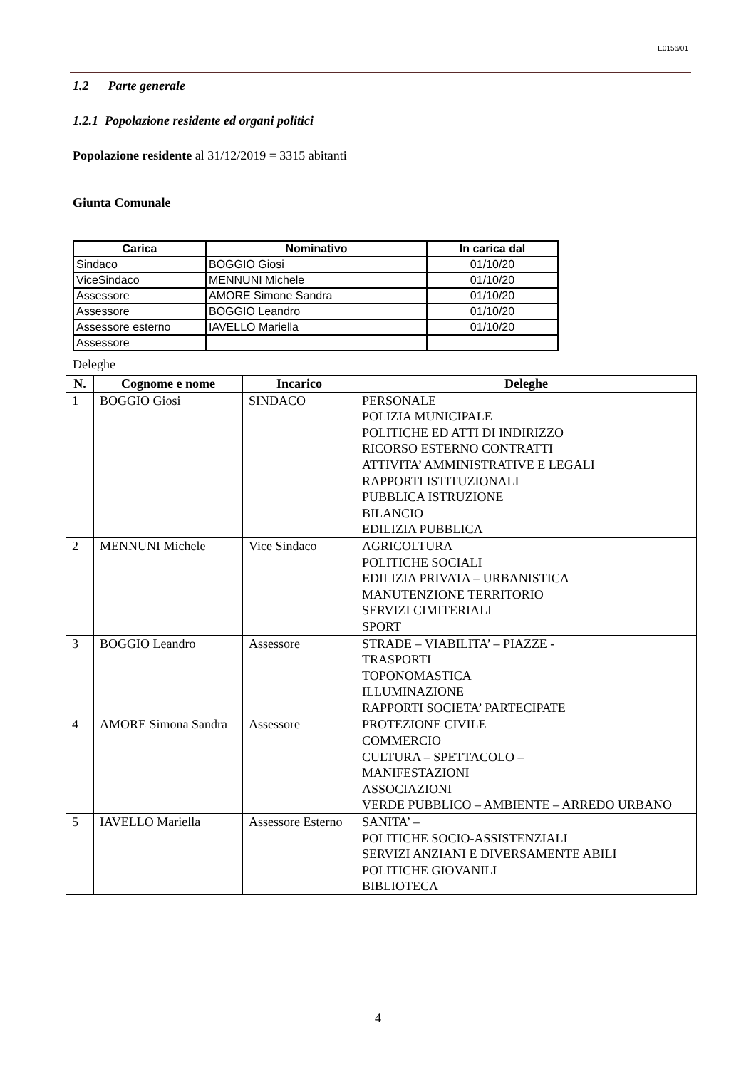E0156/01
1.2 Parte generale
1.2.1 Popolazione residente ed organi politici
Popolazione residente al 31/12/2019 = 3315 abitanti
Giunta Comunale
| Carica | Nominativo | In carica dal |
| --- | --- | --- |
| Sindaco | BOGGIO Giosi | 01/10/20 |
| ViceSindaco | MENNUNI Michele | 01/10/20 |
| Assessore | AMORE Simone Sandra | 01/10/20 |
| Assessore | BOGGIO Leandro | 01/10/20 |
| Assessore esterno | IAVELLO Mariella | 01/10/20 |
| Assessore | | |
Deleghe
| N. | Cognome e nome | Incarico | Deleghe |
| --- | --- | --- | --- |
| 1 | BOGGIO Giosi | SINDACO | PERSONALE POLIZIA MUNICIPALE POLITICHE ED ATTI DI INDIRIZZO RICORSO ESTERNO CONTRATTI ATTIVITA’ AMMINISTRATIVE E LEGALI RAPPORTI ISTITUZIONALI PUBBLICA ISTRUZIONE BILANCIO EDILIZIA PUBBLICA |
| 2 | MENNUNI Michele | Vice Sindaco | AGRICOLTURA POLITICHE SOCIALI EDILIZIA PRIVATA – URBANISTICA MANUTENZIONE TERRITORIO SERVIZI CIMITERIALI SPORT |
| 3 | BOGGIO Leandro | Assessore | STRADE – VIABILITA’ – PIAZZE - TRASPORTI TOPONOMASTICA ILLUMINAZIONE RAPPORTI SOCIETA’ PARTECIPATE |
| 4 | AMORE Simona Sandra | Assessore | PROTEZIONE CIVILE COMMERCIO CULTURA – SPETTACOLO – MANIFESTAZIONI ASSOCIAZIONI VERDE PUBBLICO – AMBIENTE – ARREDO URBANO |
| 5 | IAVELLO Mariella | Assessore Esterno | SANITA’ – POLITICHE SOCIO-ASSISTENZIALI SERVIZI ANZIANI E DIVERSAMENTE ABILI POLITICHE GIOVANILI BIBLIOTECA |
4